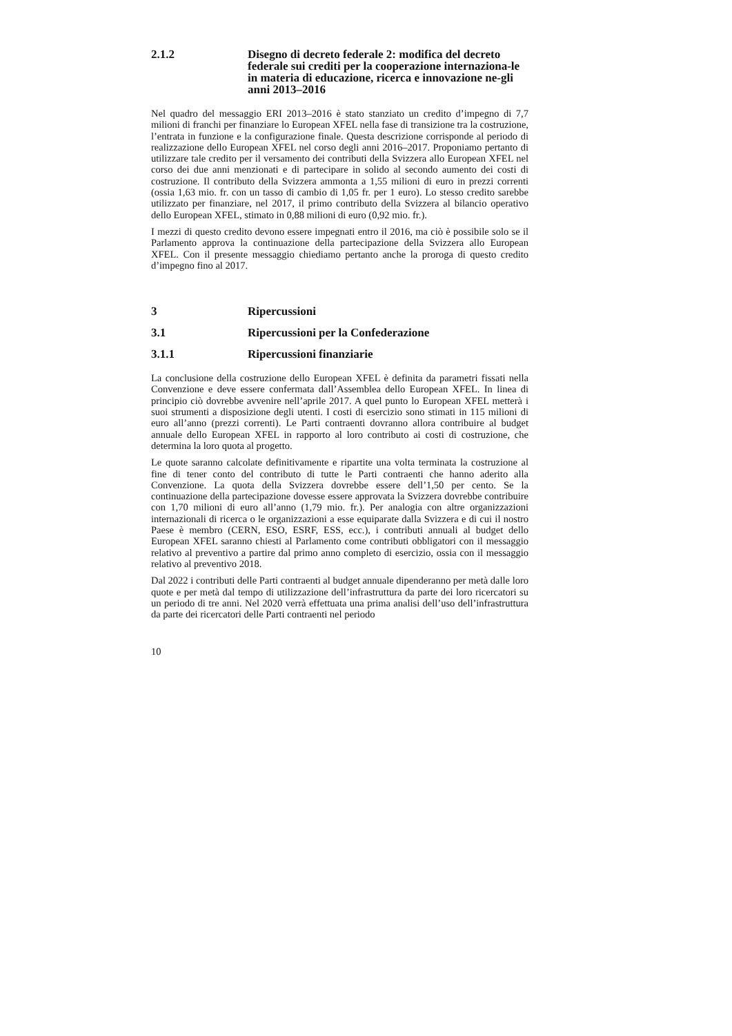2.1.2 Disegno di decreto federale 2: modifica del decreto federale sui crediti per la cooperazione internaziona-le in materia di educazione, ricerca e innovazione ne-gli anni 2013–2016
Nel quadro del messaggio ERI 2013–2016 è stato stanziato un credito d’impegno di 7,7 milioni di franchi per finanziare lo European XFEL nella fase di transizione tra la costruzione, l’entrata in funzione e la configurazione finale. Questa descrizione corrisponde al periodo di realizzazione dello European XFEL nel corso degli anni 2016–2017. Proponiamo pertanto di utilizzare tale credito per il versamento dei contributi della Svizzera allo European XFEL nel corso dei due anni menzionati e di partecipare in solido al secondo aumento dei costi di costruzione. Il contributo della Svizzera ammonta a 1,55 milioni di euro in prezzi correnti (ossia 1,63 mio. fr. con un tasso di cambio di 1,05 fr. per 1 euro). Lo stesso credito sarebbe utilizzato per finanziare, nel 2017, il primo contributo della Svizzera al bilancio operativo dello European XFEL, stimato in 0,88 milioni di euro (0,92 mio. fr.).
I mezzi di questo credito devono essere impegnati entro il 2016, ma ciò è possibile solo se il Parlamento approva la continuazione della partecipazione della Svizzera allo European XFEL. Con il presente messaggio chiediamo pertanto anche la proroga di questo credito d’impegno fino al 2017.
3 Ripercussioni
3.1 Ripercussioni per la Confederazione
3.1.1 Ripercussioni finanziarie
La conclusione della costruzione dello European XFEL è definita da parametri fissati nella Convenzione e deve essere confermata dall’Assemblea dello European XFEL. In linea di principio ciò dovrebbe avvenire nell’aprile 2017. A quel punto lo European XFEL metterà i suoi strumenti a disposizione degli utenti. I costi di esercizio sono stimati in 115 milioni di euro all’anno (prezzi correnti). Le Parti contraenti dovranno allora contribuire al budget annuale dello European XFEL in rapporto al loro contributo ai costi di costruzione, che determina la loro quota al progetto.
Le quote saranno calcolate definitivamente e ripartite una volta terminata la costruzione al fine di tener conto del contributo di tutte le Parti contraenti che hanno aderito alla Convenzione. La quota della Svizzera dovrebbe essere dell’1,50 per cento. Se la continuazione della partecipazione dovesse essere approvata la Svizzera dovrebbe contribuire con 1,70 milioni di euro all’anno (1,79 mio. fr.). Per analogia con altre organizzazioni internazionali di ricerca o le organizzazioni a esse equiparate dalla Svizzera e di cui il nostro Paese è membro (CERN, ESO, ESRF, ESS, ecc.), i contributi annuali al budget dello European XFEL saranno chiesti al Parlamento come contributi obbligatori con il messaggio relativo al preventivo a partire dal primo anno completo di esercizio, ossia con il messaggio relativo al preventivo 2018.
Dal 2022 i contributi delle Parti contraenti al budget annuale dipenderanno per metà dalle loro quote e per metà dal tempo di utilizzazione dell’infrastruttura da parte dei loro ricercatori su un periodo di tre anni. Nel 2020 verrà effettuata una prima analisi dell’uso dell’infrastruttura da parte dei ricercatori delle Parti contraenti nel periodo
10